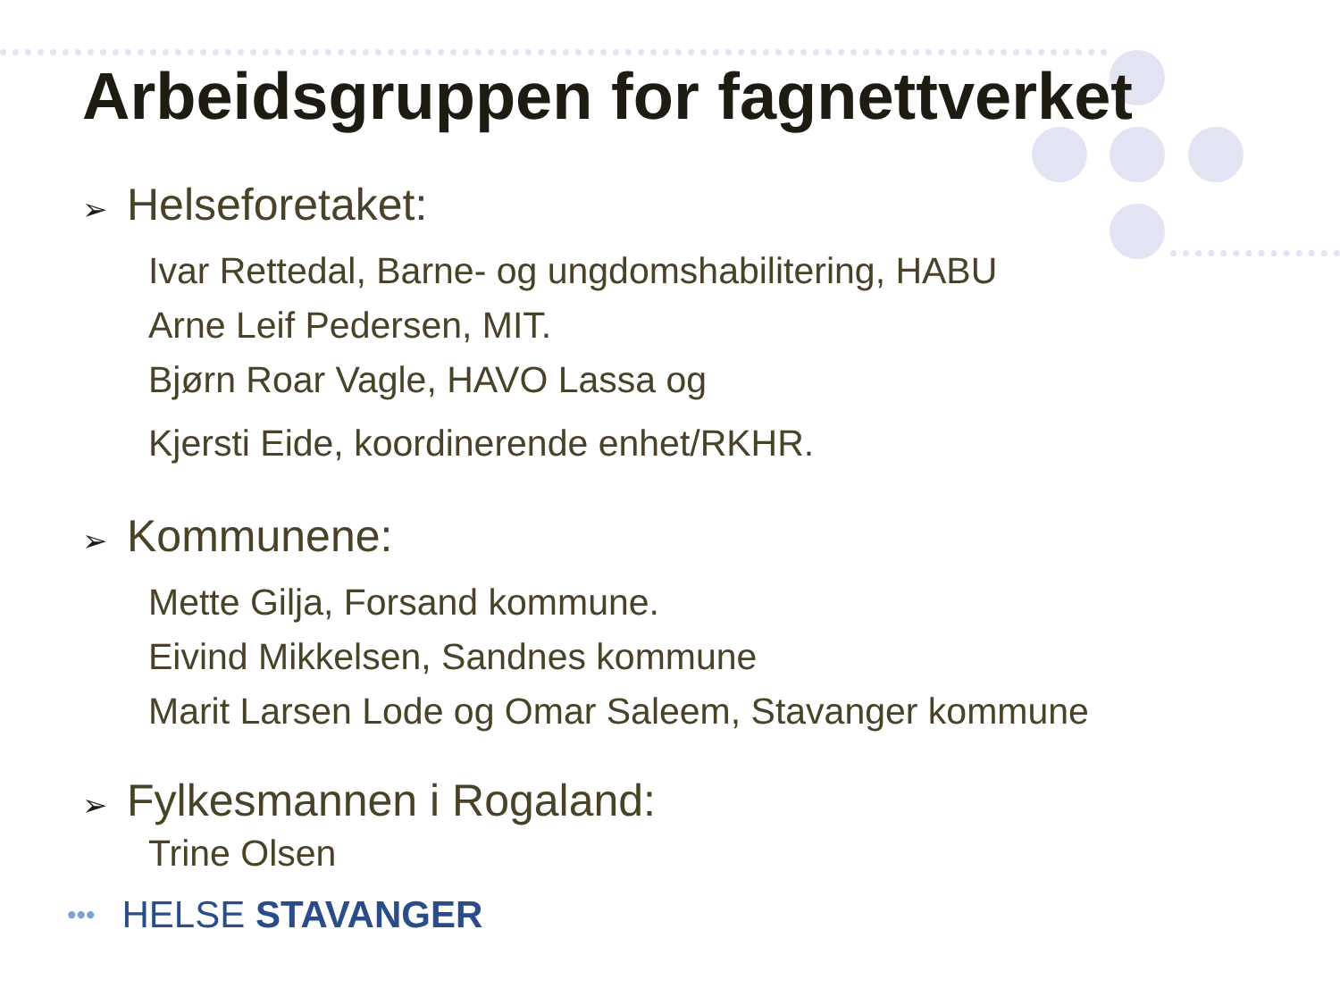Arbeidsgruppen for fagnettverket
➢ Helseforetaket:
Ivar Rettedal, Barne- og ungdomshabilitering, HABU
Arne Leif Pedersen, MIT.
Bjørn Roar Vagle, HAVO Lassa og
Kjersti Eide, koordinerende enhet/RKHR.
➢ Kommunene:
Mette Gilja, Forsand kommune.
Eivind Mikkelsen, Sandnes kommune
Marit Larsen Lode og Omar Saleem, Stavanger kommune
➢ Fylkesmannen i Rogaland:
Trine Olsen
••• HELSE STAVANGER